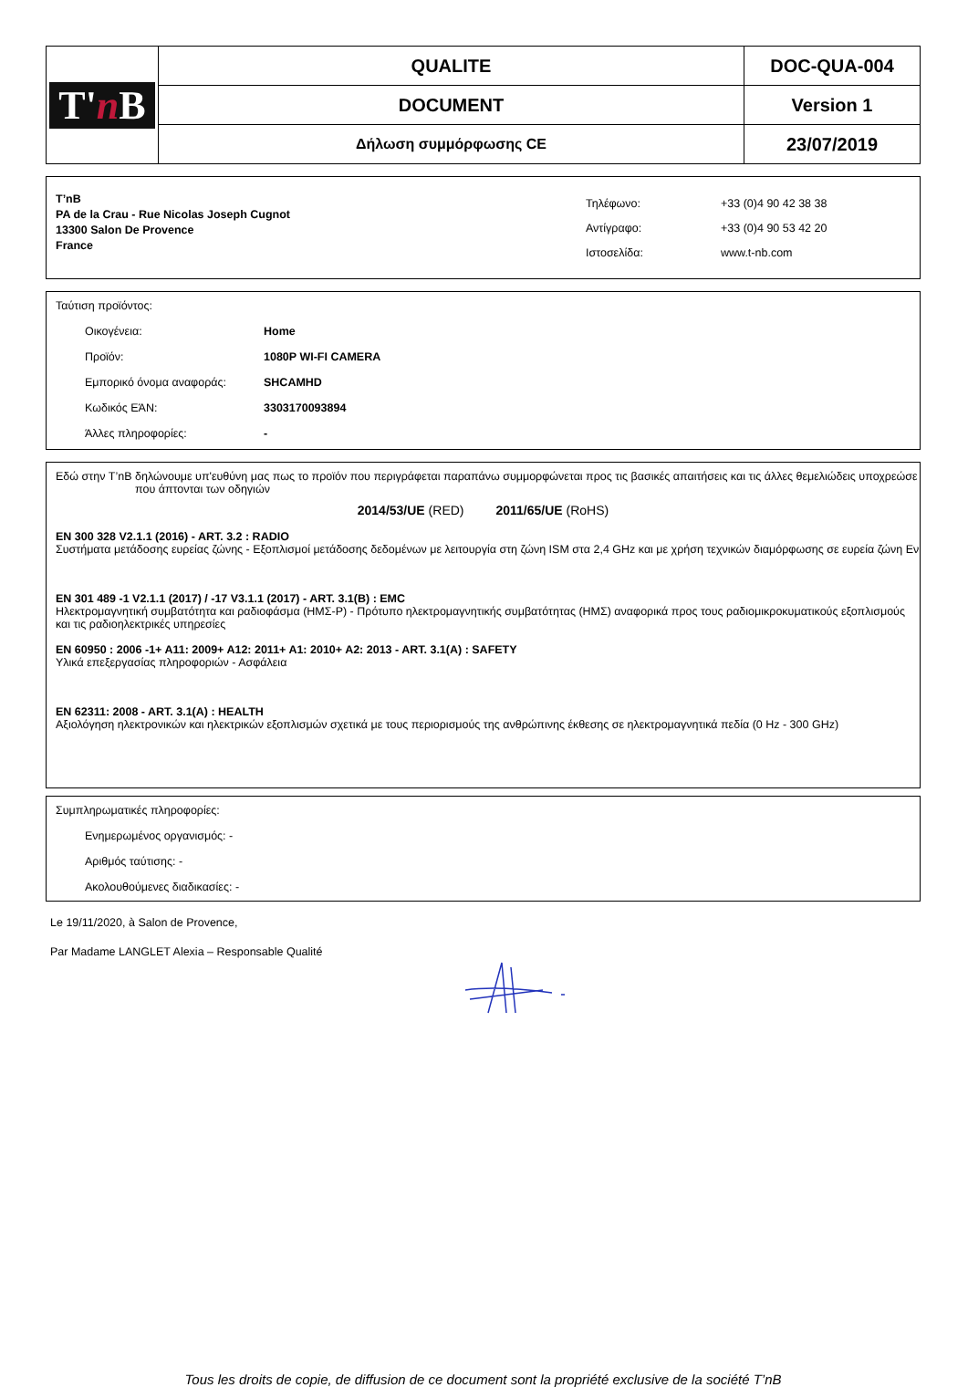| T' n B | QUALITE | DOC-QUA-004 |
| | DOCUMENT | Version 1 |
| | Δήλωση συμμόρφωσης CE | 23/07/2019 |
T’nB
PA de la Crau - Rue Nicolas Joseph Cugnot
13300 Salon De Provence
France
| Τηλέφωνο: | +33 (0)4 90 42 38 38 |
| Αντίγραφο: | +33 (0)4 90 53 42 20 |
| Ιστοσελίδα: | www.t-nb.com |
Ταύτιση προϊόντος:
Οικογένεια: Home
Προϊόν: 1080P WI-FI CAMERA
Εμπορικό όνομα αναφοράς: SHCAMHD
Κωδικός ΕΆΝ: 3303170093894
Άλλες πληροφορίες: -
Εδώ στην T’nB δηλώνουμε υπ'ευθύνη μας πως το προϊόν που περιγράφεται παραπάνω συμμορφώνεται προς τις βασικές απαιτήσεις και τις άλλες θεμελιώδεις υποχρεώσε
που άπτονται των οδηγιών
2014/53/UE (RED) 2011/65/UE (RoHS)
EN 300 328 V2.1.1 (2016) - ART. 3.2 : RADIO
Συστήματα μετάδοσης ευρείας ζώνης - Εξοπλισμοί μετάδοσης δεδομένων με λειτουργία στη ζώνη ISM στα 2,4 GHz και με χρήση τεχνικών διαμόρφωσης σε ευρεία ζώνη Εν
EN 301 489 -1 V2.1.1 (2017) / -17 V3.1.1 (2017) - ART. 3.1(B) : EMC
Ηλεκτρομαγνητική συμβατότητα και ραδιοφάσμα (ΗΜΣ-Ρ) - Πρότυπο ηλεκτρομαγνητικής συμβατότητας (ΗΜΣ) αναφορικά προς τους ραδιομικροκυματικούς εξοπλισμούς και τις ραδιοηλεκτρικές υπηρεσίες
EN 60950 : 2006 -1+ A11: 2009+ A12: 2011+ A1: 2010+ A2: 2013 - ART. 3.1(A) : SAFETY
Υλικά επεξεργασίας πληροφοριών - Ασφάλεια
EN 62311: 2008 - ART. 3.1(A) : HEALTH
Αξιολόγηση ηλεκτρονικών και ηλεκτρικών εξοπλισμών σχετικά με τους περιορισμούς της ανθρώπινης έκθεσης σε ηλεκτρομαγνητικά πεδία (0 Hz - 300 GHz)
Συμπληρωματικές πληροφορίες:
Ενημερωμένος οργανισμός: -
Αριθμός ταύτισης: -
Ακολουθούμενες διαδικασίες: -
Le 19/11/2020, à Salon de Provence,
Par Madame LANGLET Alexia – Responsable Qualité
Tous les droits de copie, de diffusion de ce document sont la propriété exclusive de la société T’nB